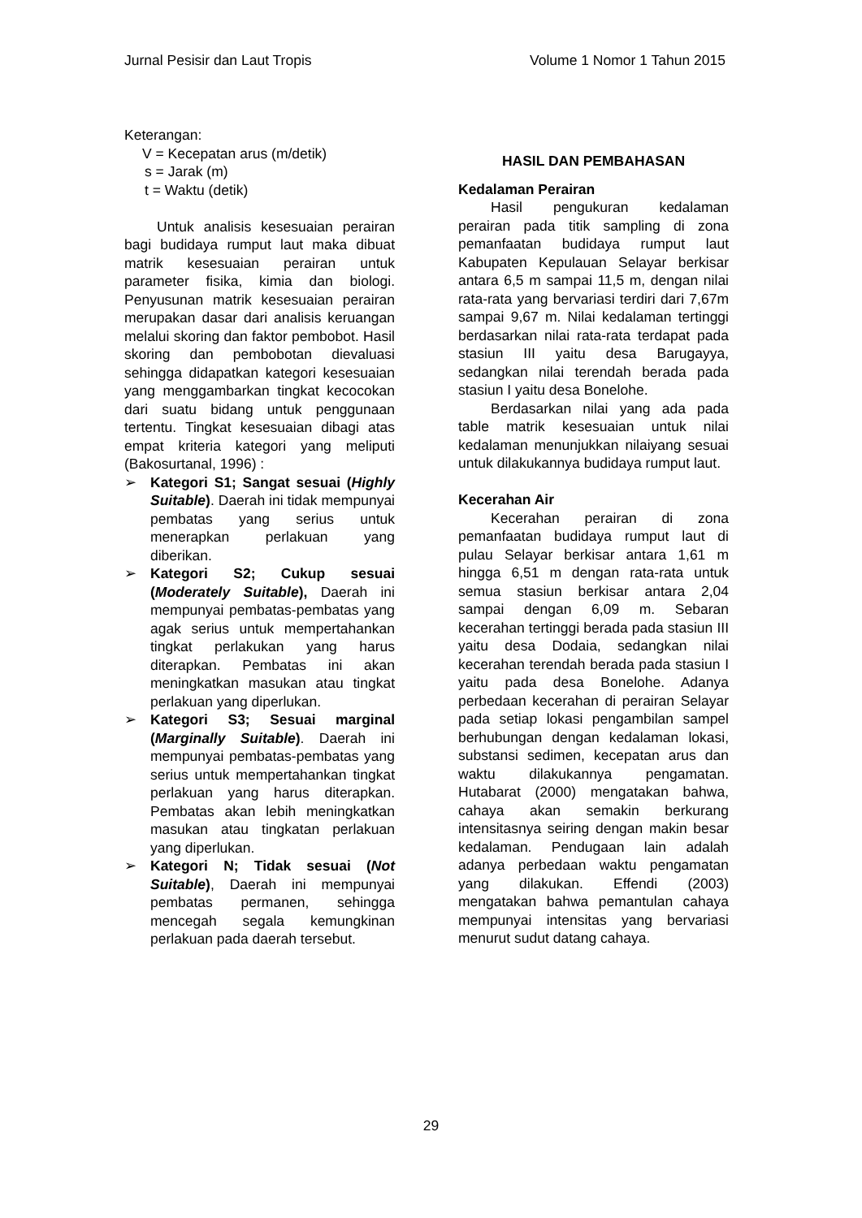Jurnal Pesisir dan Laut Tropis Volume 1 Nomor 1 Tahun 2015
Keterangan:
V = Kecepatan arus (m/detik)
s = Jarak (m)
t = Waktu (detik)
Untuk analisis kesesuaian perairan bagi budidaya rumput laut maka dibuat matrik kesesuaian perairan untuk parameter fisika, kimia dan biologi. Penyusunan matrik kesesuaian perairan merupakan dasar dari analisis keruangan melalui skoring dan faktor pembobot. Hasil skoring dan pembobotan dievaluasi sehingga didapatkan kategori kesesuaian yang menggambarkan tingkat kecocokan dari suatu bidang untuk penggunaan tertentu. Tingkat kesesuaian dibagi atas empat kriteria kategori yang meliputi (Bakosurtanal, 1996) :
➢ Kategori S1; Sangat sesuai (Highly Suitable). Daerah ini tidak mempunyai pembatas yang serius untuk menerapkan perlakuan yang diberikan.
➢ Kategori S2; Cukup sesuai (Moderately Suitable), Daerah ini mempunyai pembatas-pembatas yang agak serius untuk mempertahankan tingkat perlakukan yang harus diterapkan. Pembatas ini akan meningkatkan masukan atau tingkat perlakuan yang diperlukan.
➢ Kategori S3; Sesuai marginal (Marginally Suitable). Daerah ini mempunyai pembatas-pembatas yang serius untuk mempertahankan tingkat perlakuan yang harus diterapkan. Pembatas akan lebih meningkatkan masukan atau tingkatan perlakuan yang diperlukan.
➢ Kategori N; Tidak sesuai (Not Suitable), Daerah ini mempunyai pembatas permanen, sehingga mencegah segala kemungkinan perlakuan pada daerah tersebut.
HASIL DAN PEMBAHASAN
Kedalaman Perairan
Hasil pengukuran kedalaman perairan pada titik sampling di zona pemanfaatan budidaya rumput laut Kabupaten Kepulauan Selayar berkisar antara 6,5 m sampai 11,5 m, dengan nilai rata-rata yang bervariasi terdiri dari 7,67m sampai 9,67 m. Nilai kedalaman tertinggi berdasarkan nilai rata-rata terdapat pada stasiun III yaitu desa Barugayya, sedangkan nilai terendah berada pada stasiun I yaitu desa Bonelohe.
Berdasarkan nilai yang ada pada table matrik kesesuaian untuk nilai kedalaman menunjukkan nilaiyang sesuai untuk dilakukannya budidaya rumput laut.
Kecerahan Air
Kecerahan perairan di zona pemanfaatan budidaya rumput laut di pulau Selayar berkisar antara 1,61 m hingga 6,51 m dengan rata-rata untuk semua stasiun berkisar antara 2,04 sampai dengan 6,09 m. Sebaran kecerahan tertinggi berada pada stasiun III yaitu desa Dodaia, sedangkan nilai kecerahan terendah berada pada stasiun I yaitu pada desa Bonelohe. Adanya perbedaan kecerahan di perairan Selayar pada setiap lokasi pengambilan sampel berhubungan dengan kedalaman lokasi, substansi sedimen, kecepatan arus dan waktu dilakukannya pengamatan. Hutabarat (2000) mengatakan bahwa, cahaya akan semakin berkurang intensitasnya seiring dengan makin besar kedalaman. Pendugaan lain adalah adanya perbedaan waktu pengamatan yang dilakukan. Effendi (2003) mengatakan bahwa pemantulan cahaya mempunyai intensitas yang bervariasi menurut sudut datang cahaya.
29